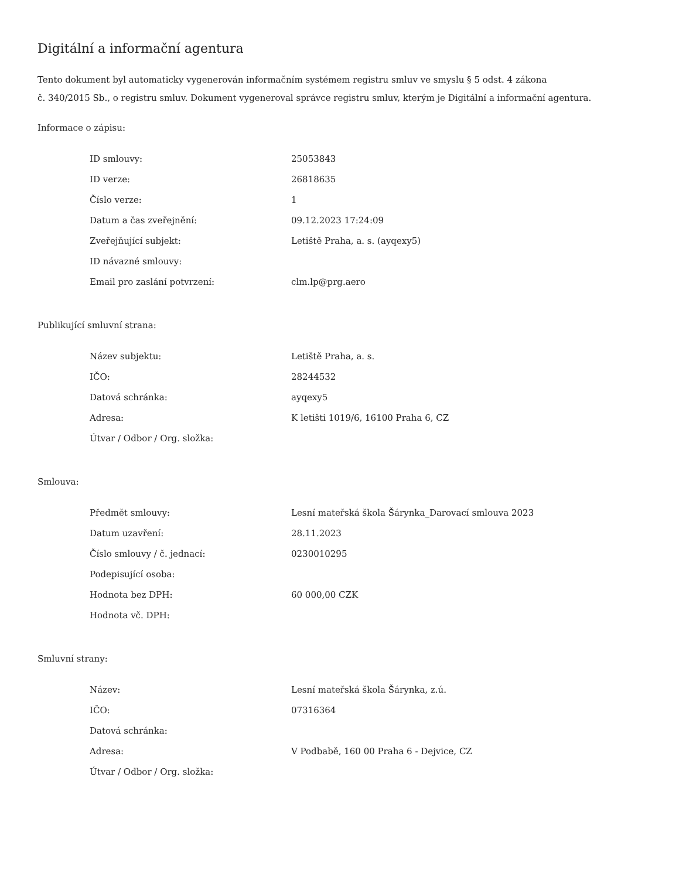Digitální a informační agentura
Tento dokument byl automaticky vygenerován informačním systémem registru smluv ve smyslu § 5 odst. 4 zákona
č. 340/2015 Sb., o registru smluv. Dokument vygeneroval správce registru smluv, kterým je Digitální a informační agentura.
Informace o zápisu:
| ID smlouvy: | 25053843 |
| ID verze: | 26818635 |
| Číslo verze: | 1 |
| Datum a čas zveřejnění: | 09.12.2023 17:24:09 |
| Zveřejňující subjekt: | Letiště Praha, a. s. (ayqexy5) |
| ID návazné smlouvy: | |
| Email pro zaslání potvrzení: | clm.lp@prg.aero |
Publikující smluvní strana:
| Název subjektu: | Letiště Praha, a. s. |
| IČO: | 28244532 |
| Datová schránka: | ayqexy5 |
| Adresa: | K letišti 1019/6, 16100 Praha 6, CZ |
| Útvar / Odbor / Org. složka: | |
Smlouva:
| Předmět smlouvy: | Lesní mateřská škola Šárynka_Darovací smlouva 2023 |
| Datum uzavření: | 28.11.2023 |
| Číslo smlouvy / č. jednací: | 0230010295 |
| Podepisující osoba: | |
| Hodnota bez DPH: | 60 000,00 CZK |
| Hodnota vč. DPH: | |
Smluvní strany:
| Název: | Lesní mateřská škola Šárynka, z.ú. |
| IČO: | 07316364 |
| Datová schránka: | |
| Adresa: | V Podbabě, 160 00 Praha 6 - Dejvice, CZ |
| Útvar / Odbor / Org. složka: | |